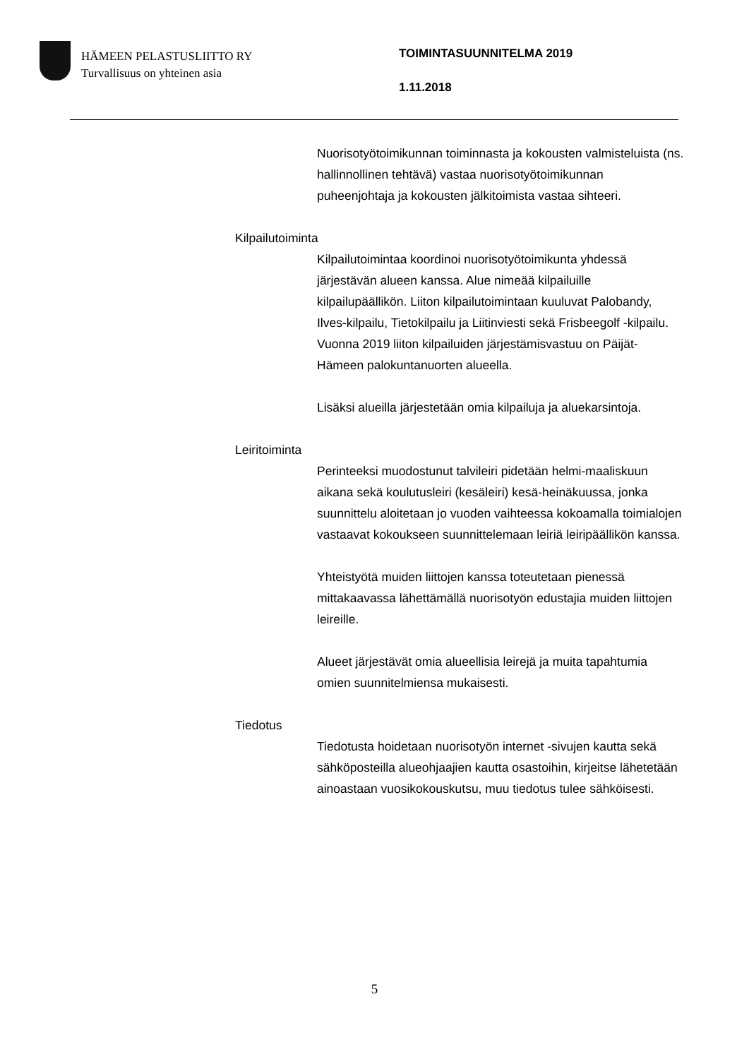HÄMEEN PELASTUSLIITTO RY
Turvallisuus on yhteinen asia
TOIMINTASUUNNITELMA 2019
1.11.2018
Nuorisotyötoimikunnan toiminnasta ja kokousten valmisteluista (ns. hallinnollinen tehtävä) vastaa nuorisotyötoimikunnan puheenjohtaja ja kokousten jälkitoimista vastaa sihteeri.
Kilpailutoiminta
Kilpailutoimintaa koordinoi nuorisotyötoimikunta yhdessä järjestävän alueen kanssa. Alue nimeää kilpailuille kilpailupäällikön. Liiton kilpailutoimintaan kuuluvat Palobandy, Ilves-kilpailu, Tietokilpailu ja Liitinviesti sekä Frisbeegolf -kilpailu. Vuonna 2019 liiton kilpailuiden järjestämisvastuu on Päijät-Hämeen palokuntanuorten alueella.
Lisäksi alueilla järjestetään omia kilpailuja ja aluekarsintoja.
Leiritoiminta
Perinteeksi muodostunut talvileiri pidetään helmi-maaliskuun aikana sekä koulutusleiri (kesäleiri) kesä-heinäkuussa, jonka suunnittelu aloitetaan jo vuoden vaihteessa kokoamalla toimialojen vastaavat kokoukseen suunnittelemaan leiriä leiripäällikön kanssa.
Yhteistyötä muiden liittojen kanssa toteutetaan pienessä mittakaavassa lähettämällä nuorisotyön edustajia muiden liittojen leireille.
Alueet järjestävät omia alueellisia leirejä ja muita tapahtumia omien suunnitelmiensa mukaisesti.
Tiedotus
Tiedotusta hoidetaan nuorisotyön internet -sivujen kautta sekä sähköposteilla alueohjaajien kautta osastoihin, kirjeitse lähetetään ainoastaan vuosikokouskutsu, muu tiedotus tulee sähköisesti.
5